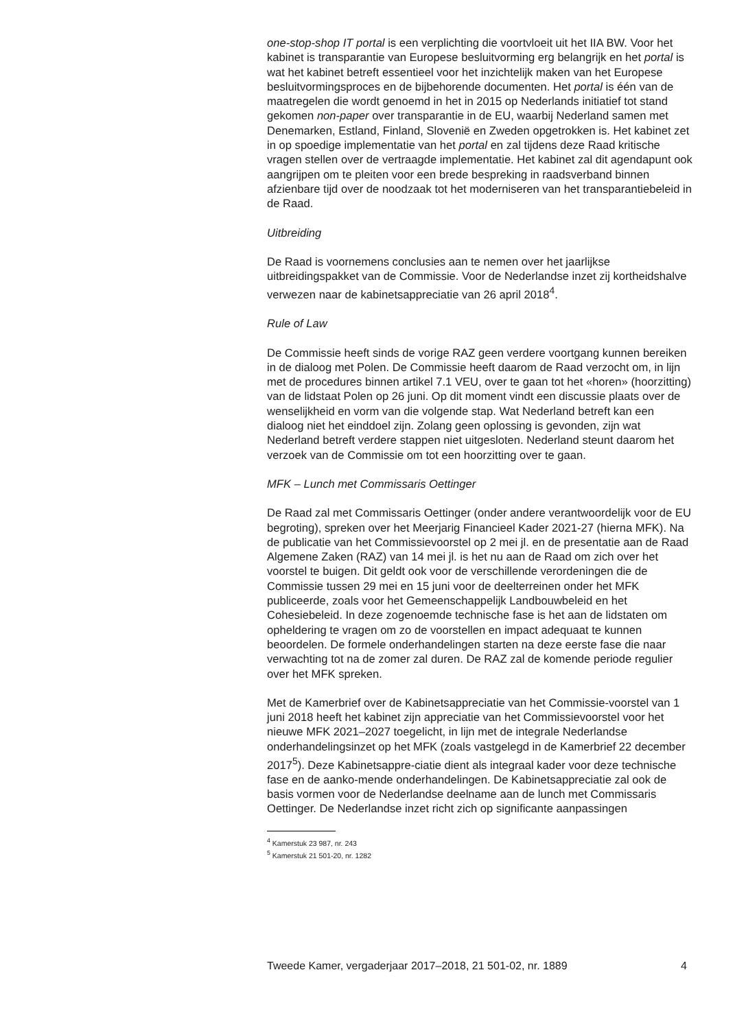one-stop-shop IT portal is een verplichting die voortvloeit uit het IIA BW. Voor het kabinet is transparantie van Europese besluitvorming erg belangrijk en het portal is wat het kabinet betreft essentieel voor het inzichtelijk maken van het Europese besluitvormingsproces en de bijbehorende documenten. Het portal is één van de maatregelen die wordt genoemd in het in 2015 op Nederlands initiatief tot stand gekomen non-paper over transparantie in de EU, waarbij Nederland samen met Denemarken, Estland, Finland, Slovenië en Zweden opgetrokken is. Het kabinet zet in op spoedige implementatie van het portal en zal tijdens deze Raad kritische vragen stellen over de vertraagde implementatie. Het kabinet zal dit agendapunt ook aangrijpen om te pleiten voor een brede bespreking in raadsverband binnen afzienbare tijd over de noodzaak tot het moderniseren van het transparantiebeleid in de Raad.
Uitbreiding
De Raad is voornemens conclusies aan te nemen over het jaarlijkse uitbreidingspakket van de Commissie. Voor de Nederlandse inzet zij kortheidshalve verwezen naar de kabinetsappreciatie van 26 april 2018<sup>4</sup>.
Rule of Law
De Commissie heeft sinds de vorige RAZ geen verdere voortgang kunnen bereiken in de dialoog met Polen. De Commissie heeft daarom de Raad verzocht om, in lijn met de procedures binnen artikel 7.1 VEU, over te gaan tot het «horen» (hoorzitting) van de lidstaat Polen op 26 juni. Op dit moment vindt een discussie plaats over de wenselijkheid en vorm van die volgende stap. Wat Nederland betreft kan een dialoog niet het einddoel zijn. Zolang geen oplossing is gevonden, zijn wat Nederland betreft verdere stappen niet uitgesloten. Nederland steunt daarom het verzoek van de Commissie om tot een hoorzitting over te gaan.
MFK – Lunch met Commissaris Oettinger
De Raad zal met Commissaris Oettinger (onder andere verantwoordelijk voor de EU begroting), spreken over het Meerjarig Financieel Kader 2021-27 (hierna MFK). Na de publicatie van het Commissievoorstel op 2 mei jl. en de presentatie aan de Raad Algemene Zaken (RAZ) van 14 mei jl. is het nu aan de Raad om zich over het voorstel te buigen. Dit geldt ook voor de verschillende verordeningen die de Commissie tussen 29 mei en 15 juni voor de deelterreinen onder het MFK publiceerde, zoals voor het Gemeenschappelijk Landbouwbeleid en het Cohesiebeleid. In deze zogenoemde technische fase is het aan de lidstaten om opheldering te vragen om zo de voorstellen en impact adequaat te kunnen beoordelen. De formele onderhandelingen starten na deze eerste fase die naar verwachting tot na de zomer zal duren. De RAZ zal de komende periode regulier over het MFK spreken.
Met de Kamerbrief over de Kabinetsappreciatie van het Commissie-voorstel van 1 juni 2018 heeft het kabinet zijn appreciatie van het Commissievoorstel voor het nieuwe MFK 2021–2027 toegelicht, in lijn met de integrale Nederlandse onderhandelingsinzet op het MFK (zoals vastgelegd in de Kamerbrief 22 december 2017<sup>5</sup>). Deze Kabinetsappre-ciatie dient als integraal kader voor deze technische fase en de aanko-mende onderhandelingen. De Kabinetsappreciatie zal ook de basis vormen voor de Nederlandse deelname aan de lunch met Commissaris Oettinger. De Nederlandse inzet richt zich op significante aanpassingen
<sup>4</sup> Kamerstuk 23 987, nr. 243
<sup>5</sup> Kamerstuk 21 501-20, nr. 1282
Tweede Kamer, vergaderjaar 2017–2018, 21 501-02, nr. 1889 4